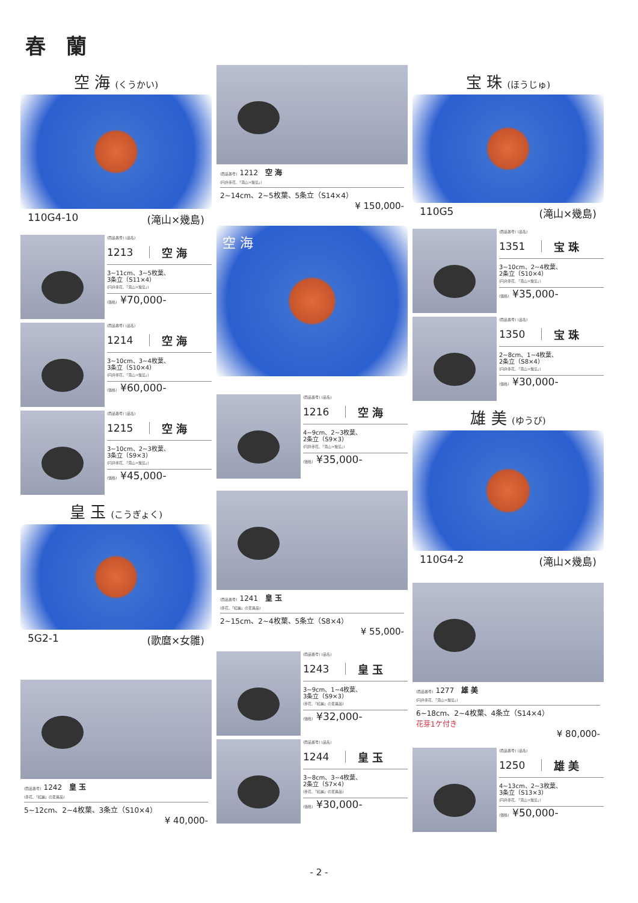春　蘭
空 海 (くうかい)
110G4-10 (滝山×幾島)
(商品番号) (品名)
1213 空 海
3~11cm、3~5枚葉、
3条立（S11×4）
(円弁赤花、「滝山×幾島」)
(価格) ¥70,000-
(商品番号) (品名)
1214 空 海
3~10cm、3~4枚葉、
3条立（S10×4）
(円弁赤花、「滝山×幾島」)
(価格) ¥60,000-
(商品番号) (品名)
1215 空 海
3~10cm、2~3枚葉、
3条立（S9×3）
(円弁赤花、「滝山×幾島」)
(価格) ¥45,000-
皇 玉 (こうぎょく)
5G2-1 (歌麿×女雛)
(商品番号) 1242　皇 玉
(赤花、「紅麗」の変異品)
5~12cm、2~4枚葉、3条立（S10×4）
¥ 40,000-
(商品番号) 1212　空 海
(円弁赤花、「滝山×幾島」)
2~14cm、2~5枚葉、5条立（S14×4）
¥ 150,000-
空 海
(商品番号) (品名)
1216 空 海
4~9cm、2~3枚葉、
2条立（S9×3）
(円弁赤花、「滝山×幾島」)
(価格) ¥35,000-
(商品番号) 1241　皇 玉
(赤花、「紅麗」の変異品)
2~15cm、2~4枚葉、5条立（S8×4）
¥ 55,000-
(商品番号) (品名)
1243 皇 玉
3~9cm、1~4枚葉、
3条立（S9×3）
(赤花、「紅麗」の変異品)
(価格) ¥32,000-
(商品番号) (品名)
1244 皇 玉
3~8cm、3~4枚葉、
2条立（S7×4）
(赤花、「紅麗」の変異品)
(価格) ¥30,000-
宝 珠 (ほうじゅ)
110G5 (滝山×幾島)
(商品番号) (品名)
1351 宝 珠
3~10cm、2~4枚葉、
2条立（S10×4）
(円弁赤花、「滝山×幾島」)
(価格) ¥35,000-
(商品番号) (品名)
1350 宝 珠
2~8cm、1~4枚葉、
2条立（S8×4）
(円弁赤花、「滝山×幾島」)
(価格) ¥30,000-
雄 美 (ゆうび)
110G4-2 (滝山×幾島)
(商品番号) 1277　雄 美
(円弁赤花、「滝山×幾島」)
6~18cm、2~4枚葉、4条立（S14×4）
花芽1ケ付き
¥ 80,000-
(商品番号) (品名)
1250 雄 美
4~13cm、2~3枚葉、
3条立（S13×3）
(円弁赤花、「滝山×幾島」)
(価格) ¥50,000-
- 2 -